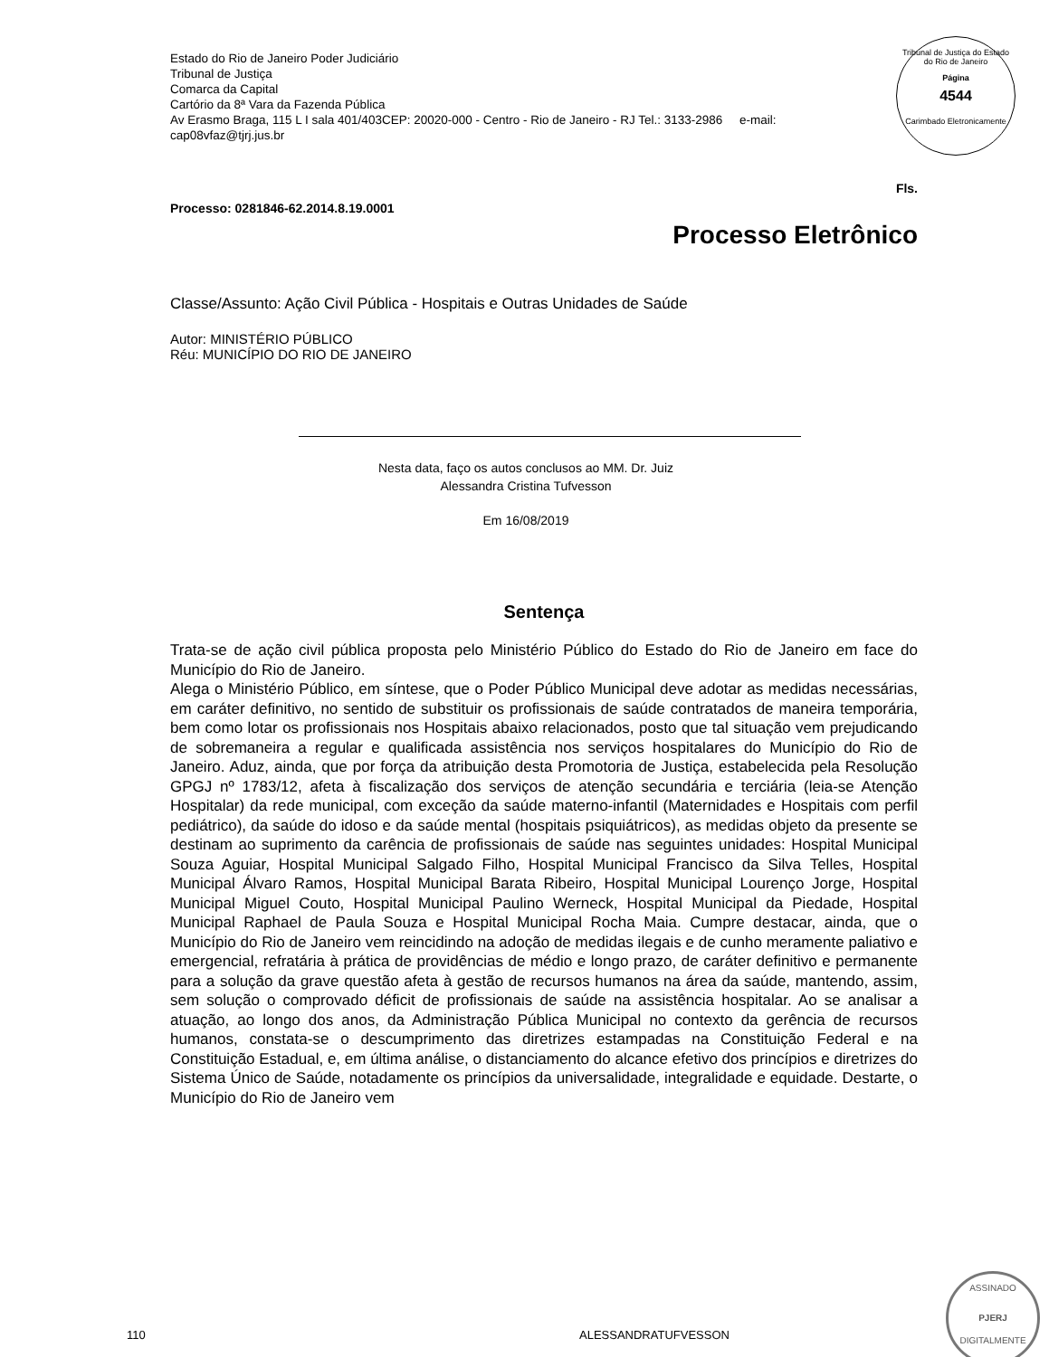Estado do Rio de Janeiro Poder Judiciário
Tribunal de Justiça
Comarca da Capital
Cartório da 8ª Vara da Fazenda Pública
Av Erasmo Braga, 115 L I sala 401/403CEP: 20020-000 - Centro - Rio de Janeiro - RJ Tel.: 3133-2986 e-mail:
cap08vfaz@tjrj.jus.br
Tribunal de Justiça do Estado do Rio de Janeiro
Página
4544
Carimbado Eletronicamente
Fls.
Processo: 0281846-62.2014.8.19.0001
Processo Eletrônico
Classe/Assunto: Ação Civil Pública - Hospitais e Outras Unidades de Saúde
Autor: MINISTÉRIO PÚBLICO
Réu: MUNICÍPIO DO RIO DE JANEIRO
Nesta data, faço os autos conclusos ao MM. Dr. Juiz
Alessandra Cristina Tufvesson
Em 16/08/2019
Sentença
Trata-se de ação civil pública proposta pelo Ministério Público do Estado do Rio de Janeiro em face do Município do Rio de Janeiro.
Alega o Ministério Público, em síntese, que o Poder Público Municipal deve adotar as medidas necessárias, em caráter definitivo, no sentido de substituir os profissionais de saúde contratados de maneira temporária, bem como lotar os profissionais nos Hospitais abaixo relacionados, posto que tal situação vem prejudicando de sobremaneira a regular e qualificada assistência nos serviços hospitalares do Município do Rio de Janeiro. Aduz, ainda, que por força da atribuição desta Promotoria de Justiça, estabelecida pela Resolução GPGJ nº 1783/12, afeta à fiscalização dos serviços de atenção secundária e terciária (leia-se Atenção Hospitalar) da rede municipal, com exceção da saúde materno-infantil (Maternidades e Hospitais com perfil pediátrico), da saúde do idoso e da saúde mental (hospitais psiquiátricos), as medidas objeto da presente se destinam ao suprimento da carência de profissionais de saúde nas seguintes unidades: Hospital Municipal Souza Aguiar, Hospital Municipal Salgado Filho, Hospital Municipal Francisco da Silva Telles, Hospital Municipal Álvaro Ramos, Hospital Municipal Barata Ribeiro, Hospital Municipal Lourenço Jorge, Hospital Municipal Miguel Couto, Hospital Municipal Paulino Werneck, Hospital Municipal da Piedade, Hospital Municipal Raphael de Paula Souza e Hospital Municipal Rocha Maia. Cumpre destacar, ainda, que o Município do Rio de Janeiro vem reincidindo na adoção de medidas ilegais e de cunho meramente paliativo e emergencial, refratária à prática de providências de médio e longo prazo, de caráter definitivo e permanente para a solução da grave questão afeta à gestão de recursos humanos na área da saúde, mantendo, assim, sem solução o comprovado déficit de profissionais de saúde na assistência hospitalar. Ao se analisar a atuação, ao longo dos anos, da Administração Pública Municipal no contexto da gerência de recursos humanos, constata-se o descumprimento das diretrizes estampadas na Constituição Federal e na Constituição Estadual, e, em última análise, o distanciamento do alcance efetivo dos princípios e diretrizes do Sistema Único de Saúde, notadamente os princípios da universalidade, integralidade e equidade. Destarte, o Município do Rio de Janeiro vem
ASSINADO
PJERJ
DIGITALMENTE
110 ALESSANDRATUFVESSON